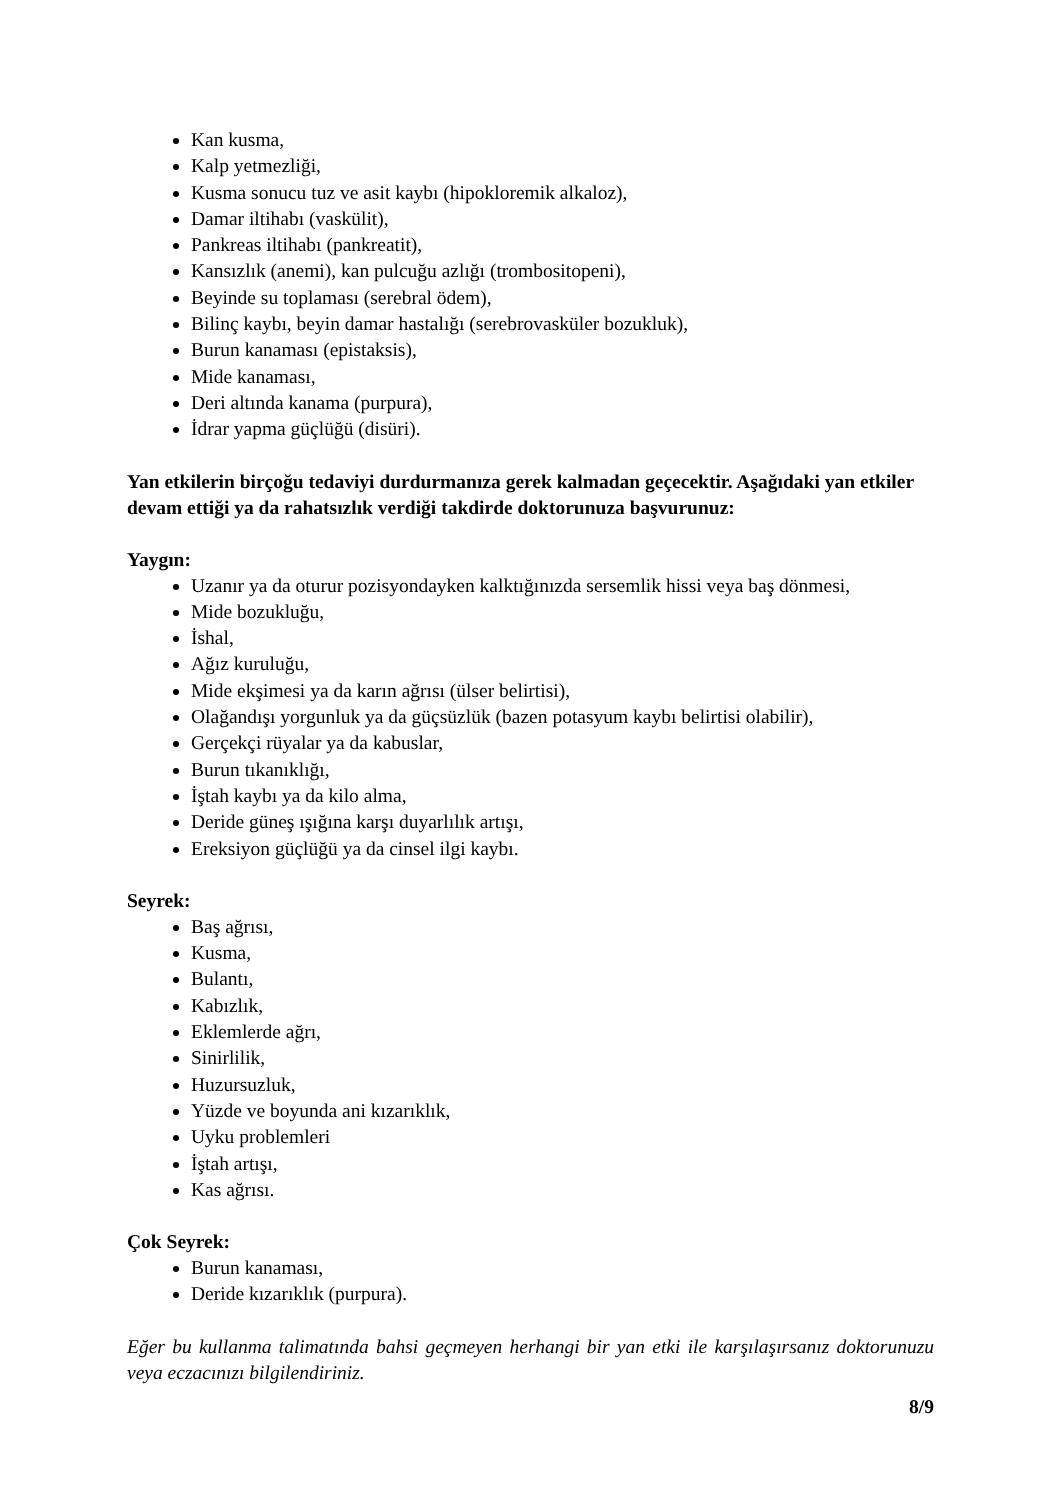Kan kusma,
Kalp yetmezliği,
Kusma sonucu tuz ve asit kaybı (hipokloremik alkaloz),
Damar iltihabı (vaskülit),
Pankreas iltihabı (pankreatit),
Kansızlık (anemi), kan pulcuğu azlığı (trombositopeni),
Beyinde su toplaması (serebral ödem),
Bilinç kaybı, beyin damar hastalığı (serebrovasküler bozukluk),
Burun kanaması (epistaksis),
Mide kanaması,
Deri altında kanama (purpura),
İdrar yapma güçlüğü (disüri).
Yan etkilerin birçoğu tedaviyi durdurmanıza gerek kalmadan geçecektir. Aşağıdaki yan etkiler devam ettiği ya da rahatsızlık verdiği takdirde doktorunuza başvurunuz:
Yaygın:
Uzanır ya da oturur pozisyondayken kalktığınızda sersemlik hissi veya baş dönmesi,
Mide bozukluğu,
İshal,
Ağız kuruluğu,
Mide ekşimesi ya da karın ağrısı (ülser belirtisi),
Olağandışı yorgunluk ya da güçsüzlük (bazen potasyum kaybı belirtisi olabilir),
Gerçekçi rüyalar ya da kabuslar,
Burun tıkanıklığı,
İştah kaybı ya da kilo alma,
Deride güneş ışığına karşı duyarlılık artışı,
Ereksiyon güçlüğü ya da cinsel ilgi kaybı.
Seyrek:
Baş ağrısı,
Kusma,
Bulantı,
Kabızlık,
Eklemlerde ağrı,
Sinirlilik,
Huzursuzluk,
Yüzde ve boyunda ani kızarıklık,
Uyku problemleri
İştah artışı,
Kas ağrısı.
Çok Seyrek:
Burun kanaması,
Deride kızarıklık (purpura).
Eğer bu kullanma talimatında bahsi geçmeyen herhangi bir yan etki ile karşılaşırsanız doktorunuzu veya eczacınızı bilgilendiriniz.
8/9